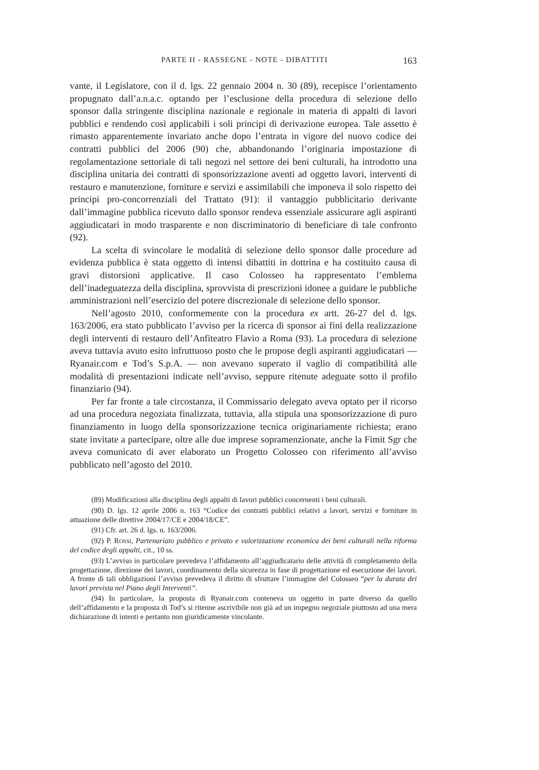PARTE II - RASSEGNE - NOTE - DIBATTITI 163
vante, il Legislatore, con il d. lgs. 22 gennaio 2004 n. 30 (89), recepisce l’orientamento propugnato dall’a.n.a.c. optando per l’esclusione della procedura di selezione dello sponsor dalla stringente disciplina nazionale e regionale in materia di appalti di lavori pubblici e rendendo così applicabili i soli principi di derivazione europea. Tale assetto è rimasto apparentemente invariato anche dopo l’entrata in vigore del nuovo codice dei contratti pubblici del 2006 (90) che, abbandonando l’originaria impostazione di regolamentazione settoriale di tali negozi nel settore dei beni culturali, ha introdotto una disciplina unitaria dei contratti di sponsorizzazione aventi ad oggetto lavori, interventi di restauro e manutenzione, forniture e servizi e assimilabili che imponeva il solo rispetto dei principi pro-concorrenziali del Trattato (91): il vantaggio pubblicitario derivante dall’immagine pubblica ricevuto dallo sponsor rendeva essenziale assicurare agli aspiranti aggiudicatari in modo trasparente e non discriminatorio di beneficiare di tale confronto (92).
La scelta di svincolare le modalità di selezione dello sponsor dalle procedure ad evidenza pubblica è stata oggetto di intensi dibattiti in dottrina e ha costituito causa di gravi distorsioni applicative. Il caso Colosseo ha rappresentato l’emblema dell’inadeguatezza della disciplina, sprovvista di prescrizioni idonee a guidare le pubbliche amministrazioni nell’esercizio del potere discrezionale di selezione dello sponsor.
Nell’agosto 2010, conformemente con la procedura ex artt. 26-27 del d. lgs. 163/2006, era stato pubblicato l’avviso per la ricerca di sponsor ai fini della realizzazione degli interventi di restauro dell’Anfiteatro Flavio a Roma (93). La procedura di selezione aveva tuttavia avuto esito infruttuoso posto che le propose degli aspiranti aggiudicatari — Ryanair.com e Tod’s S.p.A. — non avevano superato il vaglio di compatibilità alle modalità di presentazioni indicate nell’avviso, seppure ritenute adeguate sotto il profilo finanziario (94).
Per far fronte a tale circostanza, il Commissario delegato aveva optato per il ricorso ad una procedura negoziata finalizzata, tuttavia, alla stipula una sponsorizzazione di puro finanziamento in luogo della sponsorizzazione tecnica originariamente richiesta; erano state invitate a partecipare, oltre alle due imprese sopramenzionate, anche la Fimit Sgr che aveva comunicato di aver elaborato un Progetto Colosseo con riferimento all’avviso pubblicato nell’agosto del 2010.
(89) Modificazioni alla disciplina degli appalti di lavori pubblici concernenti i beni culturali.
(90) D. lgs. 12 aprile 2006 n. 163 “Codice dei contratti pubblici relativi a lavori, servizi e forniture in attuazione delle direttive 2004/17/CE e 2004/18/CE”.
(91) Cfr. art. 26 d. lgs. n. 163/2006.
(92) P. ROSSI, Partenariato pubblico e privato e valorizzazione economica dei beni culturali nella riforma del codice degli appalti, cit., 10 ss.
(93) L’avviso in particolare prevedeva l’affidamento all’aggiudicatario delle attività di completamento della progettazione, direzione dei lavori, coordinamento della sicurezza in fase di progettazione ed esecuzione dei lavori. A fronte di tali obbligazioni l’avviso prevedeva il diritto di sfruttare l’immagine del Colosseo “per la durata dei lavori prevista nel Piano degli Interventi”.
(94) In particolare, la proposta di Ryanair.com conteneva un oggetto in parte diverso da quello dell’affidamento e la proposta di Tod’s si ritenne ascrivibile non già ad un impegno negoziale piuttosto ad una mera dichiarazione di intenti e pertanto non giuridicamente vincolante.